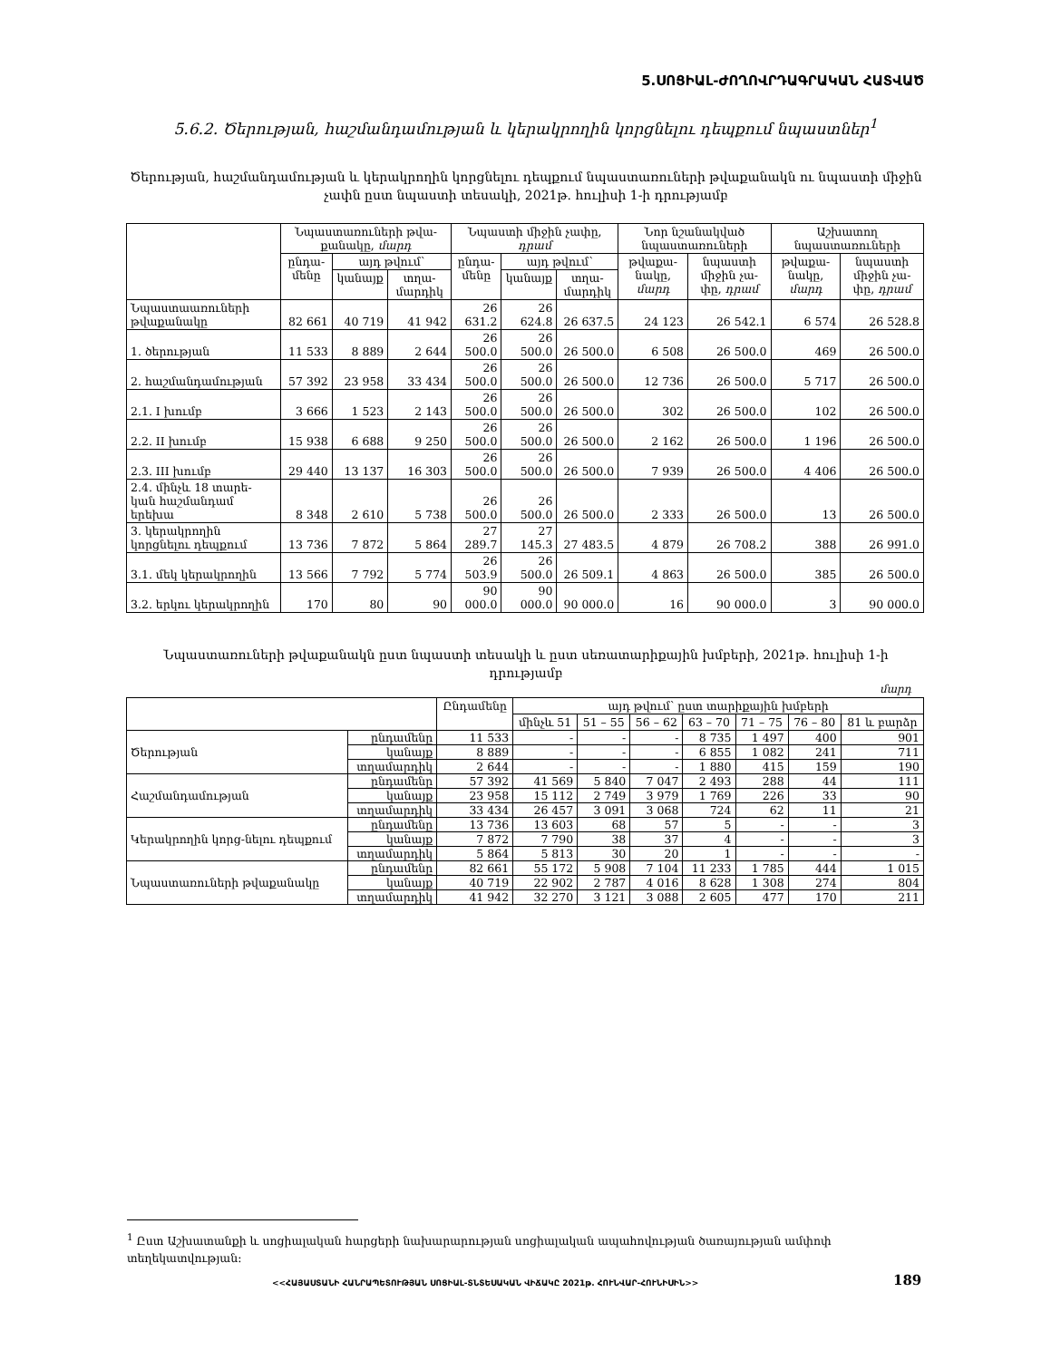5.ՍՈՑԻԱԼ-ԺՈՂՈՎՐԴԱԳՐԱԿԱՆ ՀԱՏՎԱԾ
5.6.2. Ծերության, հաշմանդամության և կերակրողին կորցնելու դեպքում նպաստներ<sup>1</sup>
Ծերության, հաշմանդամության և կերակրողին կորցնելու դեպքում նպաստառուների թվաքանակն ու նպաստի միջին չափն ըստ նպաստի տեսակի, 2021թ. հուլիսի 1-ի դրությամբ
| | Նպաստառուների թվա-քանակը, մարդ | | | Նպաստի միջին չափը, դրամ | | | Նոր նշանակված նպաստառուների | | Աշխատող նպաստառուների | |
| --- | --- | --- | --- | --- | --- | --- | --- | --- | --- | --- |
| | ընդա-մենը | այդ թվում՝ | | ընդա-մենը | այդ թվում՝ | | թվաքա-նակը, մարդ | նպաստի միջին չա-փը, դրամ | թվաքա-նակը, մարդ | նպաստի միջին չա-փը, դրամ |
| | | կանայք | տղա-մարդիկ | | կանայք | տղա-մարդիկ | | | | |
| Նպաստաառուների թվաքանակը | 82 661 | 40 719 | 41 942 | 26 631.2 | 26 624.8 | 26 637.5 | 24 123 | 26 542.1 | 6 574 | 26 528.8 |
| 1. ծերության | 11 533 | 8 889 | 2 644 | 26 500.0 | 26 500.0 | 26 500.0 | 6 508 | 26 500.0 | 469 | 26 500.0 |
| 2. հաշմանդամության | 57 392 | 23 958 | 33 434 | 26 500.0 | 26 500.0 | 26 500.0 | 12 736 | 26 500.0 | 5 717 | 26 500.0 |
| 2.1. I խումբ | 3 666 | 1 523 | 2 143 | 26 500.0 | 26 500.0 | 26 500.0 | 302 | 26 500.0 | 102 | 26 500.0 |
| 2.2. II խումբ | 15 938 | 6 688 | 9 250 | 26 500.0 | 26 500.0 | 26 500.0 | 2 162 | 26 500.0 | 1 196 | 26 500.0 |
| 2.3. III խումբ | 29 440 | 13 137 | 16 303 | 26 500.0 | 26 500.0 | 26 500.0 | 7 939 | 26 500.0 | 4 406 | 26 500.0 |
| 2.4. մինչև 18 տարե-կան հաշմանդամ երեխա | 8 348 | 2 610 | 5 738 | 26 500.0 | 26 500.0 | 26 500.0 | 2 333 | 26 500.0 | 13 | 26 500.0 |
| 3. կերակրողին կորցնելու դեպքում | 13 736 | 7 872 | 5 864 | 27 289.7 | 27 145.3 | 27 483.5 | 4 879 | 26 708.2 | 388 | 26 991.0 |
| 3.1. մեկ կերակրողին | 13 566 | 7 792 | 5 774 | 26 503.9 | 26 500.0 | 26 509.1 | 4 863 | 26 500.0 | 385 | 26 500.0 |
| 3.2. երկու կերակրողին | 170 | 80 | 90 | 90 000.0 | 90 000.0 | 90 000.0 | 16 | 90 000.0 | 3 | 90 000.0 |
Նպաստառուների թվաքանակն ըստ նպաստի տեսակի և ըստ սեռատարիքային խմբերի, 2021թ. հուլիսի 1-ի դրությամբ
մարդ
| | | Ընդամենը | այդ թվում՝ ըստ տարիքային խմբերի | | | | | | |
| --- | --- | --- | --- | --- | --- | --- | --- | --- | --- |
| | | | մինչև 51 | 51 – 55 | 56 – 62 | 63 – 70 | 71 – 75 | 76 – 80 | 81 և բարձր |
| Ծերության | ընդամենը | 11 533 | - | - | - | 8 735 | 1 497 | 400 | 901 |
| | կանայք | 8 889 | - | - | - | 6 855 | 1 082 | 241 | 711 |
| | տղամարդիկ | 2 644 | - | - | - | 1 880 | 415 | 159 | 190 |
| Հաշմանդամության | ընդամենը | 57 392 | 41 569 | 5 840 | 7 047 | 2 493 | 288 | 44 | 111 |
| | կանայք | 23 958 | 15 112 | 2 749 | 3 979 | 1 769 | 226 | 33 | 90 |
| | տղամարդիկ | 33 434 | 26 457 | 3 091 | 3 068 | 724 | 62 | 11 | 21 |
| Կերակրողին կորց-նելու դեպքում | ընդամենը | 13 736 | 13 603 | 68 | 57 | 5 | - | - | 3 |
| | կանայք | 7 872 | 7 790 | 38 | 37 | 4 | - | - | 3 |
| | տղամարդիկ | 5 864 | 5 813 | 30 | 20 | 1 | - | - | - |
| Նպաստառուների թվաքանակը | ընդամենը | 82 661 | 55 172 | 5 908 | 7 104 | 11 233 | 1 785 | 444 | 1 015 |
| | կանայք | 40 719 | 22 902 | 2 787 | 4 016 | 8 628 | 1 308 | 274 | 804 |
| | տղամարդիկ | 41 942 | 32 270 | 3 121 | 3 088 | 2 605 | 477 | 170 | 211 |
<sup>1</sup> Ըստ Աշխատանքի և սոցիալական հարցերի նախարարության սոցիալական ապահովության ծառայության ամփոփ տեղեկատվության:
<<ՀԱՅԱՍՏԱՆԻ ՀԱՆՐԱՊԵՏՈՒԹՅԱՆ ՍՈՑԻԱԼ-ՏՆՏԵՍԱԿԱՆ ՎԻՃԱԿԸ 2021թ. ՀՈՒՆՎԱՐ-ՀՈՒՆԻՍԻՆ>>
189